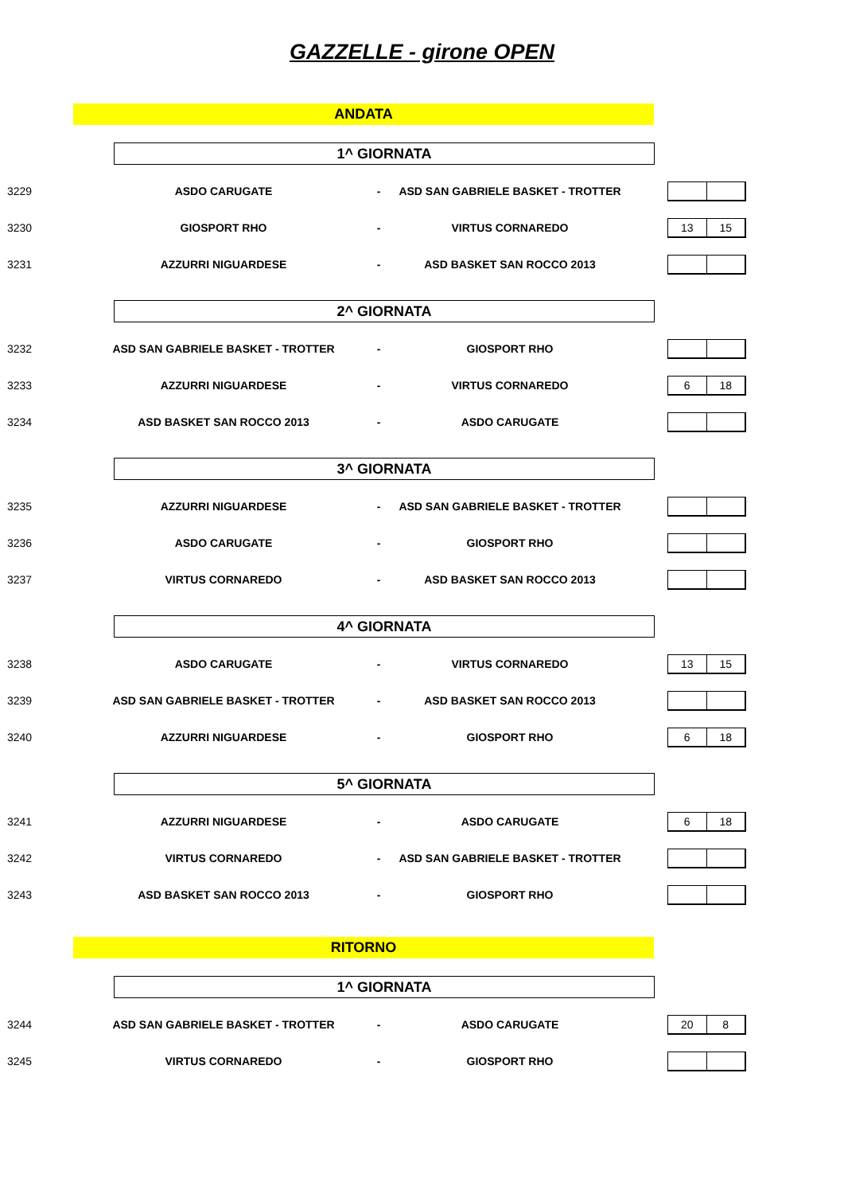GAZZELLE - girone OPEN
ANDATA
1^ GIORNATA
| 3229 | ASDO CARUGATE | - | ASD SAN GABRIELE BASKET - TROTTER | |
| 3230 | GIOSPORT RHO | - | VIRTUS CORNAREDO | 13 15 |
| 3231 | AZZURRI NIGUARDESE | - | ASD BASKET SAN ROCCO 2013 | |
2^ GIORNATA
| 3232 | ASD SAN GABRIELE BASKET - TROTTER | - | GIOSPORT RHO | |
| 3233 | AZZURRI NIGUARDESE | - | VIRTUS CORNAREDO | 6 18 |
| 3234 | ASD BASKET SAN ROCCO 2013 | - | ASDO CARUGATE | |
3^ GIORNATA
| 3235 | AZZURRI NIGUARDESE | - | ASD SAN GABRIELE BASKET - TROTTER | |
| 3236 | ASDO CARUGATE | - | GIOSPORT RHO | |
| 3237 | VIRTUS CORNAREDO | - | ASD BASKET SAN ROCCO 2013 | |
4^ GIORNATA
| 3238 | ASDO CARUGATE | - | VIRTUS CORNAREDO | 13 15 |
| 3239 | ASD SAN GABRIELE BASKET - TROTTER | - | ASD BASKET SAN ROCCO 2013 | |
| 3240 | AZZURRI NIGUARDESE | - | GIOSPORT RHO | 6 18 |
5^ GIORNATA
| 3241 | AZZURRI NIGUARDESE | - | ASDO CARUGATE | 6 18 |
| 3242 | VIRTUS CORNAREDO | - | ASD SAN GABRIELE BASKET - TROTTER | |
| 3243 | ASD BASKET SAN ROCCO 2013 | - | GIOSPORT RHO | |
RITORNO
1^ GIORNATA
| 3244 | ASD SAN GABRIELE BASKET - TROTTER | - | ASDO CARUGATE | 20 8 |
| 3245 | VIRTUS CORNAREDO | - | GIOSPORT RHO | |